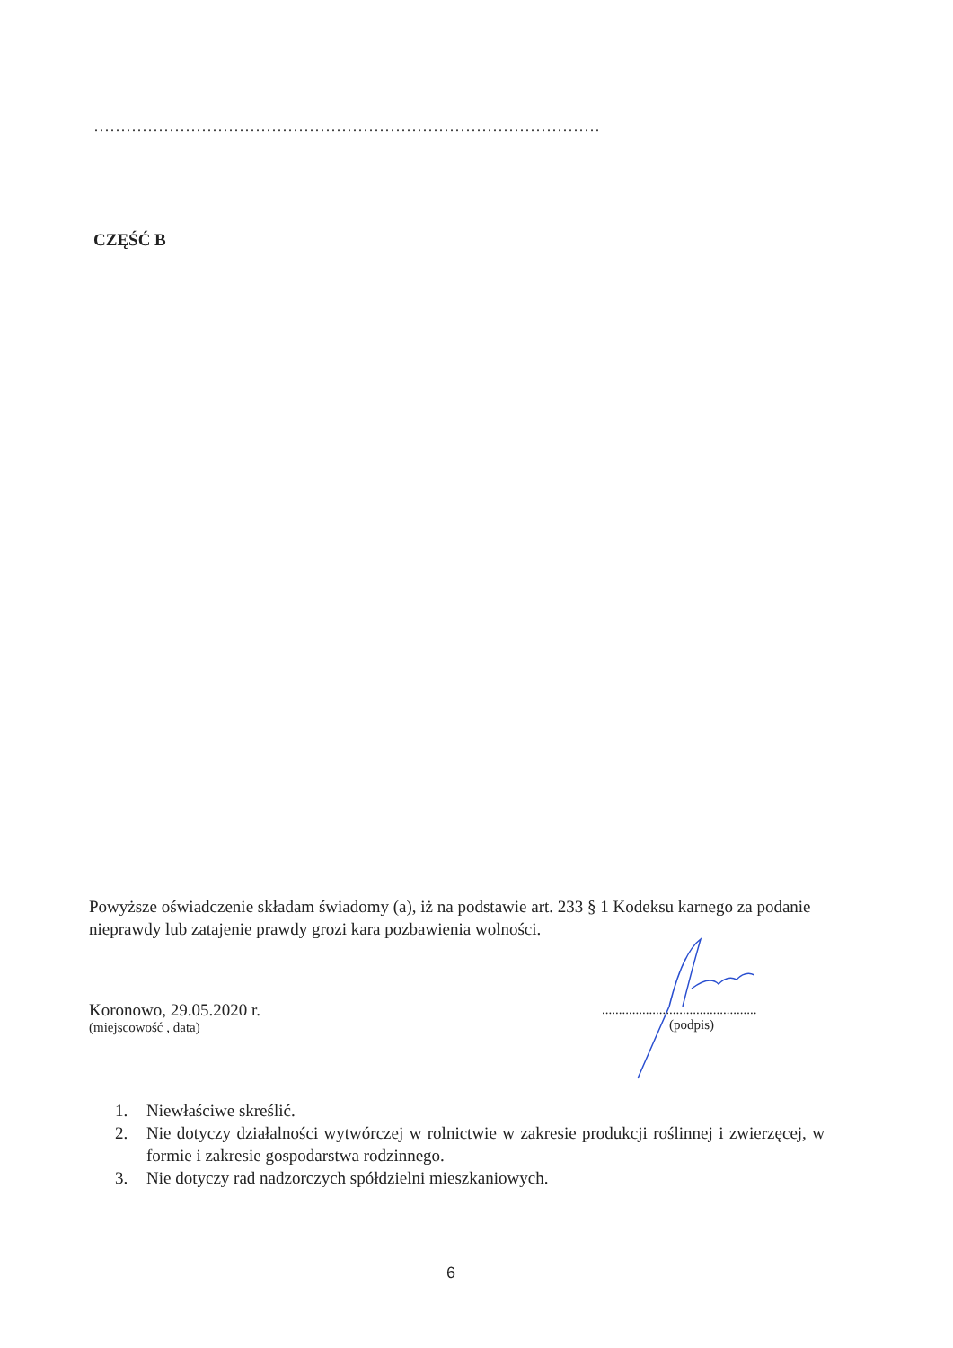..............................................................................................
CZĘŚĆ B
Powyższe oświadczenie składam świadomy (a), iż na podstawie art. 233 § 1 Kodeksu karnego za podanie nieprawdy lub zatajenie prawdy grozi kara pozbawienia wolności.
Koronowo, 29.05.2020 r.
(miejscowość , data)
..............................................
(podpis)
1. Niewłaściwe skreślić.
2. Nie dotyczy działalności wytwórczej w rolnictwie w zakresie produkcji roślinnej i zwierzęcej, w formie i zakresie gospodarstwa rodzinnego.
3. Nie dotyczy rad nadzorczych spółdzielni mieszkaniowych.
6